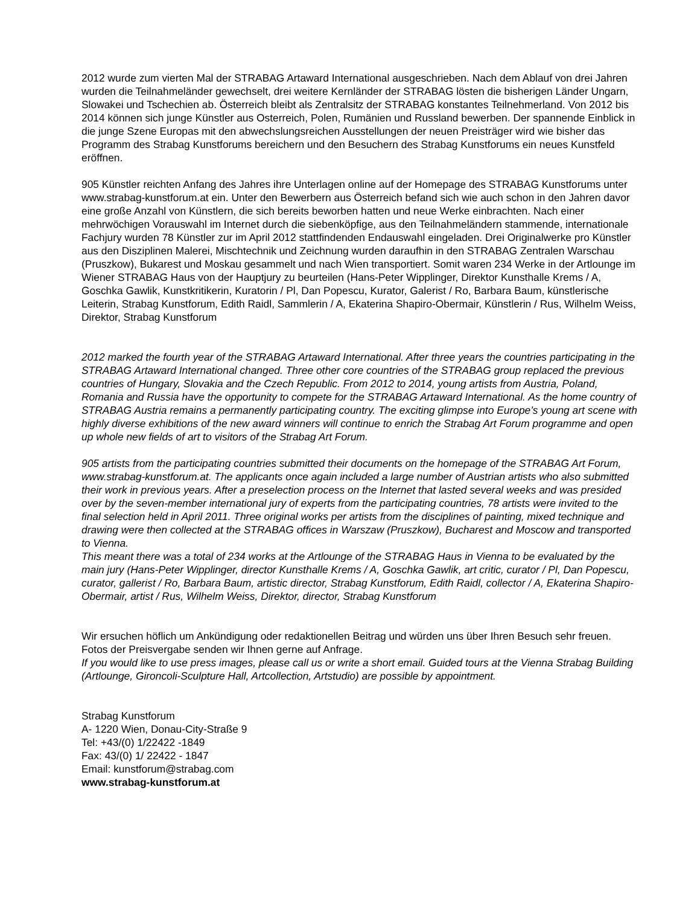2012 wurde zum vierten Mal der STRABAG Artaward International ausgeschrieben. Nach dem Ablauf von drei Jahren wurden die Teilnahmeländer gewechselt, drei weitere Kernländer der STRABAG lösten die bisherigen Länder Ungarn, Slowakei und Tschechien ab. Österreich bleibt als Zentralsitz der STRABAG konstantes Teilnehmerland. Von 2012 bis 2014 können sich junge Künstler aus Osterreich, Polen, Rumänien und Russland bewerben. Der spannende Einblick in die junge Szene Europas mit den abwechslungsreichen Ausstellungen der neuen Preisträger wird wie bisher das Programm des Strabag Kunstforums bereichern und den Besuchern des Strabag Kunstforums ein neues Kunstfeld eröffnen.
905 Künstler reichten Anfang des Jahres ihre Unterlagen online auf der Homepage des STRABAG Kunstforums unter www.strabag-kunstforum.at ein. Unter den Bewerbern aus Österreich befand sich wie auch schon in den Jahren davor eine große Anzahl von Künstlern, die sich bereits beworben hatten und neue Werke einbrachten. Nach einer mehrwöchigen Vorauswahl im Internet durch die siebenköpfige, aus den Teilnahmeländern stammende, internationale Fachjury wurden 78 Künstler zur im April 2012 stattfindenden Endauswahl eingeladen. Drei Originalwerke pro Künstler aus den Disziplinen Malerei, Mischtechnik und Zeichnung wurden daraufhin in den STRABAG Zentralen Warschau (Pruszkow), Bukarest und Moskau gesammelt und nach Wien transportiert. Somit waren 234 Werke in der Artlounge im Wiener STRABAG Haus von der Hauptjury zu beurteilen (Hans-Peter Wipplinger, Direktor Kunsthalle Krems / A, Goschka Gawlik, Kunstkritikerin, Kuratorin / Pl, Dan Popescu, Kurator, Galerist / Ro, Barbara Baum, künstlerische Leiterin, Strabag Kunstforum, Edith Raidl, Sammlerin / A, Ekaterina Shapiro-Obermair, Künstlerin / Rus, Wilhelm Weiss, Direktor, Strabag Kunstforum
2012 marked the fourth year of the STRABAG Artaward International. After three years the countries participating in the STRABAG Artaward International changed. Three other core countries of the STRABAG group replaced the previous countries of Hungary, Slovakia and the Czech Republic. From 2012 to 2014, young artists from Austria, Poland, Romania and Russia have the opportunity to compete for the STRABAG Artaward International. As the home country of STRABAG Austria remains a permanently participating country. The exciting glimpse into Europe’s young art scene with highly diverse exhibitions of the new award winners will continue to enrich the Strabag Art Forum programme and open up whole new fields of art to visitors of the Strabag Art Forum.
905 artists from the participating countries submitted their documents on the homepage of the STRABAG Art Forum, www.strabag-kunstforum.at. The applicants once again included a large number of Austrian artists who also submitted their work in previous years. After a preselection process on the Internet that lasted several weeks and was presided over by the seven-member international jury of experts from the participating countries, 78 artists were invited to the final selection held in April 2011. Three original works per artists from the disciplines of painting, mixed technique and drawing were then collected at the STRABAG offices in Warszaw (Pruszkow), Bucharest and Moscow and transported to Vienna.
This meant there was a total of 234 works at the Artlounge of the STRABAG Haus in Vienna to be evaluated by the main jury (Hans-Peter Wipplinger, director Kunsthalle Krems / A, Goschka Gawlik, art critic, curator / Pl, Dan Popescu, curator, gallerist / Ro, Barbara Baum, artistic director, Strabag Kunstforum, Edith Raidl, collector / A, Ekaterina Shapiro-Obermair, artist / Rus, Wilhelm Weiss, Direktor, director, Strabag Kunstforum
Wir ersuchen höflich um Ankündigung oder redaktionellen Beitrag und würden uns über Ihren Besuch sehr freuen. Fotos der Preisvergabe senden wir Ihnen gerne auf Anfrage.
If you would like to use press images, please call us or write a short email. Guided tours at the Vienna Strabag Building (Artlounge, Gironcoli-Sculpture Hall, Artcollection, Artstudio) are possible by appointment.
Strabag Kunstforum
A- 1220 Wien, Donau-City-Straße 9
Tel: +43/(0) 1/22422 -1849
Fax: 43/(0) 1/ 22422 - 1847
Email: kunstforum@strabag.com
www.strabag-kunstforum.at